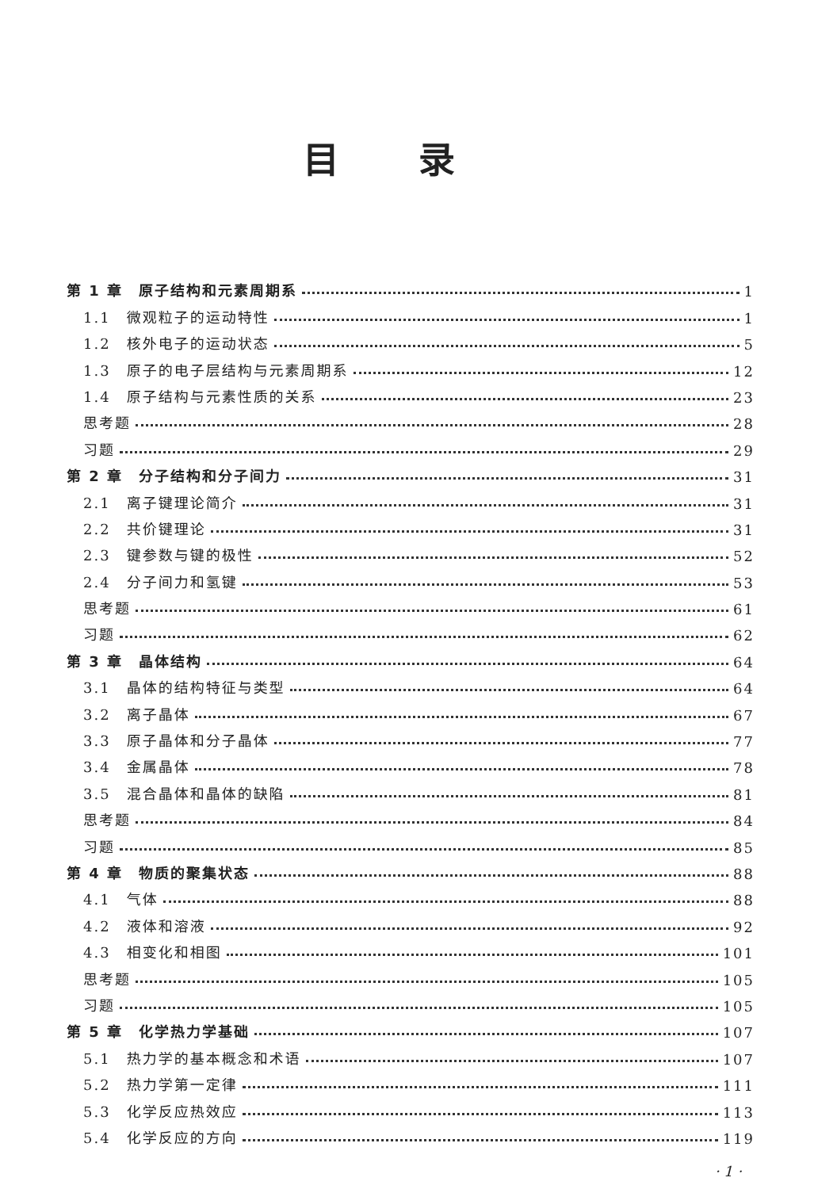目录
第 1 章　原子结构和元素周期系 1
1.1　微观粒子的运动特性 1
1.2　核外电子的运动状态 5
1.3　原子的电子层结构与元素周期系 12
1.4　原子结构与元素性质的关系 23
思考题 28
习题 29
第 2 章　分子结构和分子间力 31
2.1　离子键理论简介 31
2.2　共价键理论 31
2.3　键参数与键的极性 52
2.4　分子间力和氢键 53
思考题 61
习题 62
第 3 章　晶体结构 64
3.1　晶体的结构特征与类型 64
3.2　离子晶体 67
3.3　原子晶体和分子晶体 77
3.4　金属晶体 78
3.5　混合晶体和晶体的缺陷 81
思考题 84
习题 85
第 4 章　物质的聚集状态 88
4.1　气体 88
4.2　液体和溶液 92
4.3　相变化和相图 101
思考题 105
习题 105
第 5 章　化学热力学基础 107
5.1　热力学的基本概念和术语 107
5.2　热力学第一定律 111
5.3　化学反应热效应 113
5.4　化学反应的方向 119
· 1 ·